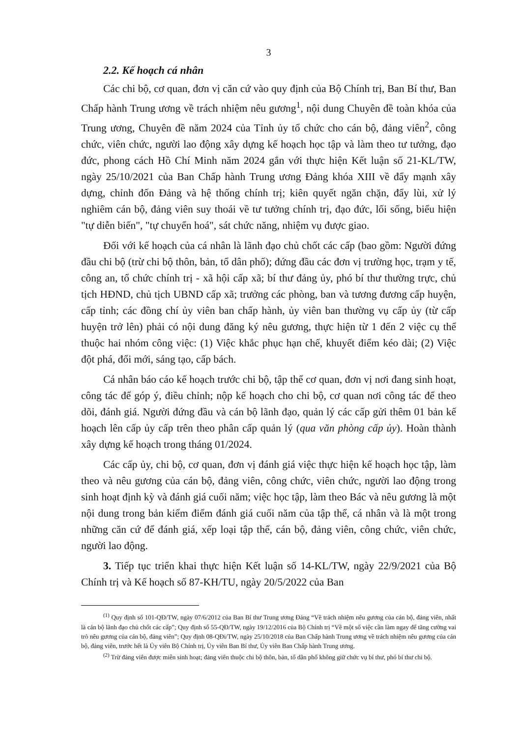3
2.2. Kế hoạch cá nhân
Các chi bộ, cơ quan, đơn vị căn cứ vào quy định của Bộ Chính trị, Ban Bí thư, Ban Chấp hành Trung ương về trách nhiệm nêu gương<sup>1</sup>, nội dung Chuyên đề toàn khóa của Trung ương, Chuyên đề năm 2024 của Tỉnh ủy tổ chức cho cán bộ, đảng viên<sup>2</sup>, công chức, viên chức, người lao động xây dựng kế hoạch học tập và làm theo tư tưởng, đạo đức, phong cách Hồ Chí Minh năm 2024 gắn với thực hiện Kết luận số 21-KL/TW, ngày 25/10/2021 của Ban Chấp hành Trung ương Đảng khóa XIII về đẩy mạnh xây dựng, chỉnh đốn Đảng và hệ thống chính trị; kiên quyết ngăn chặn, đẩy lùi, xử lý nghiêm cán bộ, đảng viên suy thoái về tư tưởng chính trị, đạo đức, lối sống, biểu hiện "tự diễn biến", "tự chuyển hoá", sát chức năng, nhiệm vụ được giao.
Đối với kế hoạch của cá nhân là lãnh đạo chủ chốt các cấp (bao gồm: Người đứng đầu chi bộ (trừ chi bộ thôn, bản, tổ dân phố); đứng đầu các đơn vị trường học, trạm y tế, công an, tổ chức chính trị - xã hội cấp xã; bí thư đảng ủy, phó bí thư thường trực, chủ tịch HĐND, chủ tịch UBND cấp xã; trưởng các phòng, ban và tương đương cấp huyện, cấp tỉnh; các đồng chí ủy viên ban chấp hành, ủy viên ban thường vụ cấp ủy (từ cấp huyện trở lên) phải có nội dung đăng ký nêu gương, thực hiện từ 1 đến 2 việc cụ thể thuộc hai nhóm công việc: (1) Việc khắc phục hạn chế, khuyết điểm kéo dài; (2) Việc đột phá, đổi mới, sáng tạo, cấp bách.
Cá nhân báo cáo kế hoạch trước chi bộ, tập thể cơ quan, đơn vị nơi đang sinh hoạt, công tác để góp ý, điều chỉnh; nộp kế hoạch cho chi bộ, cơ quan nơi công tác để theo dõi, đánh giá. Người đứng đầu và cán bộ lãnh đạo, quản lý các cấp gửi thêm 01 bản kế hoạch lên cấp ủy cấp trên theo phân cấp quản lý (qua văn phòng cấp ủy). Hoàn thành xây dựng kế hoạch trong tháng 01/2024.
Các cấp ủy, chi bộ, cơ quan, đơn vị đánh giá việc thực hiện kế hoạch học tập, làm theo và nêu gương của cán bộ, đảng viên, công chức, viên chức, người lao động trong sinh hoạt định kỳ và đánh giá cuối năm; việc học tập, làm theo Bác và nêu gương là một nội dung trong bản kiểm điểm đánh giá cuối năm của tập thể, cá nhân và là một trong những căn cứ để đánh giá, xếp loại tập thể, cán bộ, đảng viên, công chức, viên chức, người lao động.
3. Tiếp tục triển khai thực hiện Kết luận số 14-KL/TW, ngày 22/9/2021 của Bộ Chính trị và Kế hoạch số 87-KH/TU, ngày 20/5/2022 của Ban
<sup>(1)</sup> Quy định số 101-QĐ/TW, ngày 07/6/2012 của Ban Bí thư Trung ương Đảng “Về trách nhiệm nêu gương của cán bộ, đảng viên, nhất là cán bộ lãnh đạo chủ chốt các cấp”; Quy định số 55-QĐ/TW, ngày 19/12/2016 của Bộ Chính trị “Về một số việc cần làm ngay để tăng cường vai trò nêu gương của cán bộ, đảng viên”; Quy định 08-QĐi/TW, ngày 25/10/2018 của Ban Chấp hành Trung ương về trách nhiệm nêu gương của cán bộ, đảng viên, trước hết là Ủy viên Bộ Chính trị, Ủy viên Ban Bí thư, Ủy viên Ban Chấp hành Trung ương.
<sup>(2)</sup> Trừ đảng viên được miễn sinh hoạt; đảng viên thuộc chi bộ thôn, bản, tổ dân phố không giữ chức vụ bí thư, phó bí thư chi bộ.